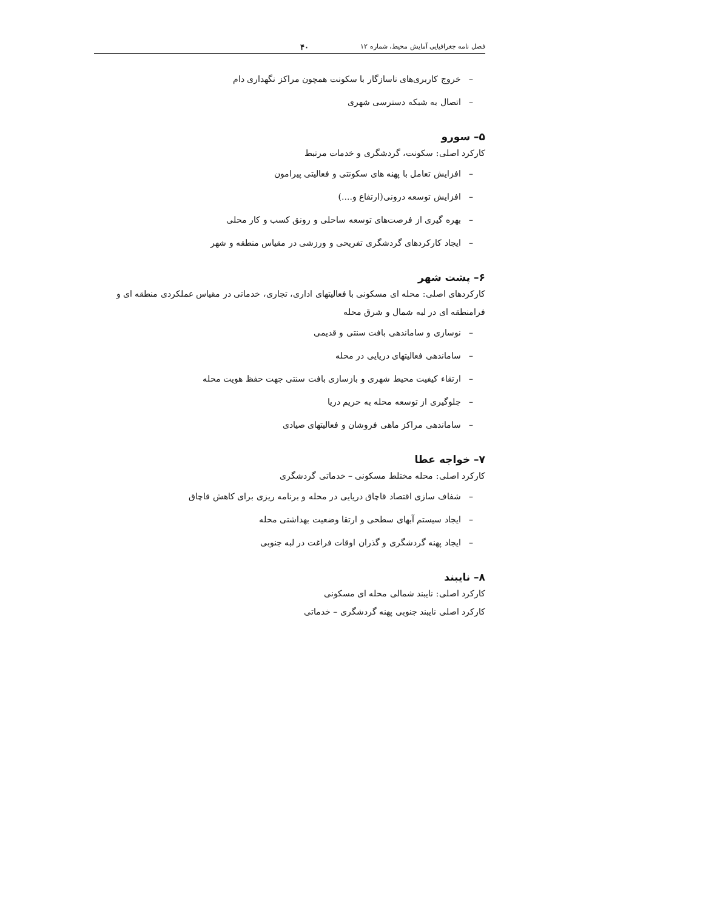فصل نامه جغرافیایی آمایش محیط، شماره ۱۲ ۴۰
– خروج کاربری‌های ناسازگار با سکونت همچون مراکز نگهداری دام
– اتصال به شبکه دسترسی شهری
۵– سورو
کارکرد اصلی: سکونت، گردشگری و خدمات مرتبط
– افزایش تعامل با پهنه های سکونتی و فعالیتی پیرامون
– افزایش توسعه درونی(ارتفاع و....)
– بهره گیری از فرصت‌های توسعه ساحلی و رونق کسب و کار محلی
– ایجاد کارکردهای گردشگری تفریحی و ورزشی در مقیاس منطقه و شهر
۶– پشت شهر
کارکردهای اصلی: محله ای مسکونی با فعالیتهای اداری، تجاری، خدماتی در مقیاس عملکردی منطقه ای و فرامنطقه ای در لبه شمال و شرق محله
– نوسازی و ساماندهی بافت سنتی و قدیمی
– ساماندهی فعالیتهای دریایی در محله
– ارتقاء کیفیت محیط شهری و بازسازی بافت سنتی جهت حفظ هویت محله
– جلوگیری از توسعه محله به حریم دریا
– ساماندهی مراکز ماهی فروشان و فعالیتهای صیادی
۷– خواجه عطا
کارکرد اصلی: محله مختلط مسکونی – خدماتی گردشگری
– شفاف سازی اقتصاد قاچاق دریایی در محله و برنامه ریزی برای کاهش قاچاق
– ایجاد سیستم آبهای سطحی و ارتقا وضعیت بهداشتی محله
– ایجاد پهنه گردشگری و گذران اوقات فراغت در لبه جنوبی
۸– نایبند
کارکرد اصلی: نایبند شمالی محله ای مسکونی
کارکرد اصلی نایبند جنوبی پهنه گردشگری – خدماتی